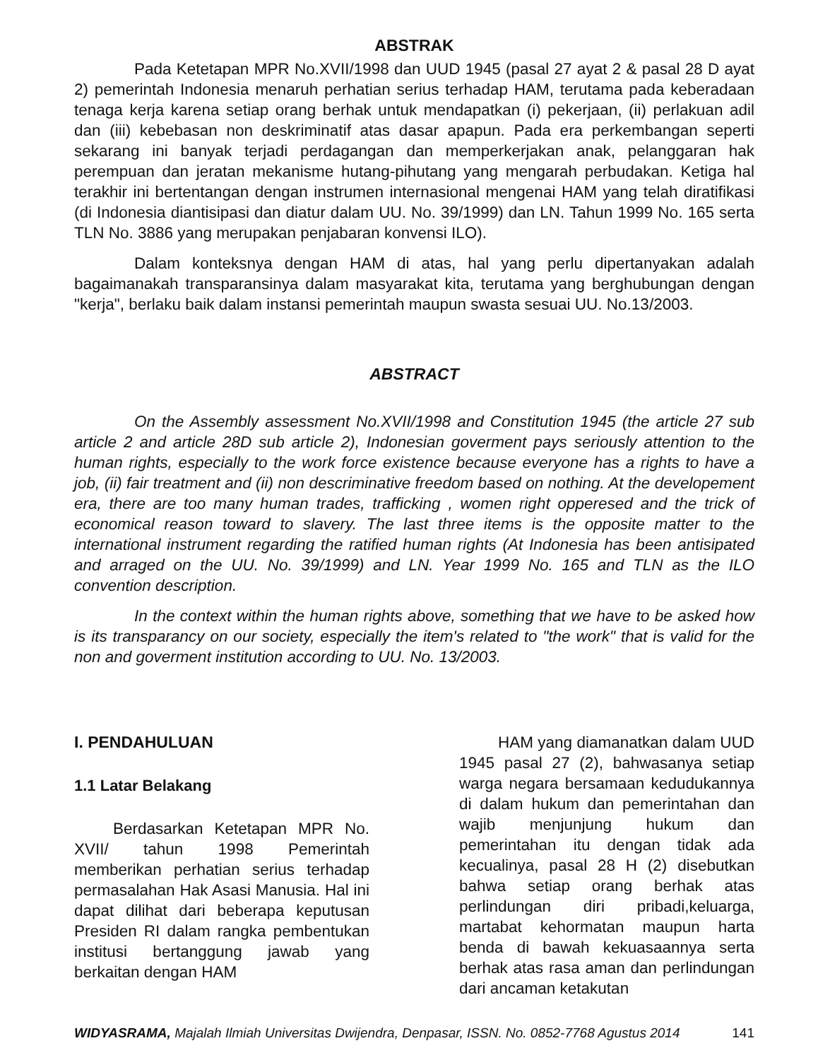ABSTRAK
Pada Ketetapan MPR No.XVII/1998 dan UUD 1945 (pasal 27 ayat 2 & pasal 28 D ayat 2) pemerintah Indonesia menaruh perhatian serius terhadap HAM, terutama pada keberadaan tenaga kerja karena setiap orang berhak untuk mendapatkan (i) pekerjaan, (ii) perlakuan adil dan (iii) kebebasan non deskriminatif atas dasar apapun. Pada era perkembangan seperti sekarang ini banyak terjadi perdagangan dan memperkerjakan anak, pelanggaran hak perempuan dan jeratan mekanisme hutang-pihutang yang mengarah perbudakan. Ketiga hal terakhir ini bertentangan dengan instrumen internasional mengenai HAM yang telah diratifikasi (di Indonesia diantisipasi dan diatur dalam UU. No. 39/1999) dan LN. Tahun 1999 No. 165 serta TLN No. 3886 yang merupakan penjabaran konvensi ILO).
Dalam konteksnya dengan HAM di atas, hal yang perlu dipertanyakan adalah bagaimanakah transparansinya dalam masyarakat kita, terutama yang berghubungan dengan "kerja", berlaku baik dalam instansi pemerintah maupun swasta sesuai UU. No.13/2003.
ABSTRACT
On the Assembly assessment No.XVII/1998 and Constitution 1945 (the article 27 sub article 2 and article 28D sub article 2), Indonesian goverment pays seriously attention to the human rights, especially to the work force existence because everyone has a rights to have a job, (ii) fair treatment and (ii) non descriminative freedom based on nothing. At the developement era, there are too many human trades, trafficking , women right opperesed and the trick of economical reason toward to slavery. The last three items is the opposite matter to the international instrument regarding the ratified human rights (At Indonesia has been antisipated and arraged on the UU. No. 39/1999) and LN. Year 1999 No. 165 and TLN as the ILO convention description.
In the context within the human rights above, something that we have to be asked how is its transparancy on our society, especially the item's related to "the work" that is valid for the non and goverment institution according to UU. No. 13/2003.
I. PENDAHULUAN
1.1 Latar Belakang
Berdasarkan Ketetapan MPR No. XVII/ tahun 1998 Pemerintah memberikan perhatian serius terhadap permasalahan Hak Asasi Manusia. Hal ini dapat dilihat dari beberapa keputusan Presiden RI dalam rangka pembentukan institusi bertanggung jawab yang berkaitan dengan HAM
HAM yang diamanatkan dalam UUD 1945 pasal 27 (2), bahwasanya setiap warga negara bersamaan kedudukannya di dalam hukum dan pemerintahan dan wajib menjunjung hukum dan pemerintahan itu dengan tidak ada kecualinya, pasal 28 H (2) disebutkan bahwa setiap orang berhak atas perlindungan diri pribadi,keluarga, martabat kehormatan maupun harta benda di bawah kekuasaannya serta berhak atas rasa aman dan perlindungan dari ancaman ketakutan
WIDYASRAMA, Majalah Ilmiah Universitas Dwijendra, Denpasar, ISSN. No. 0852-7768 Agustus 2014 141